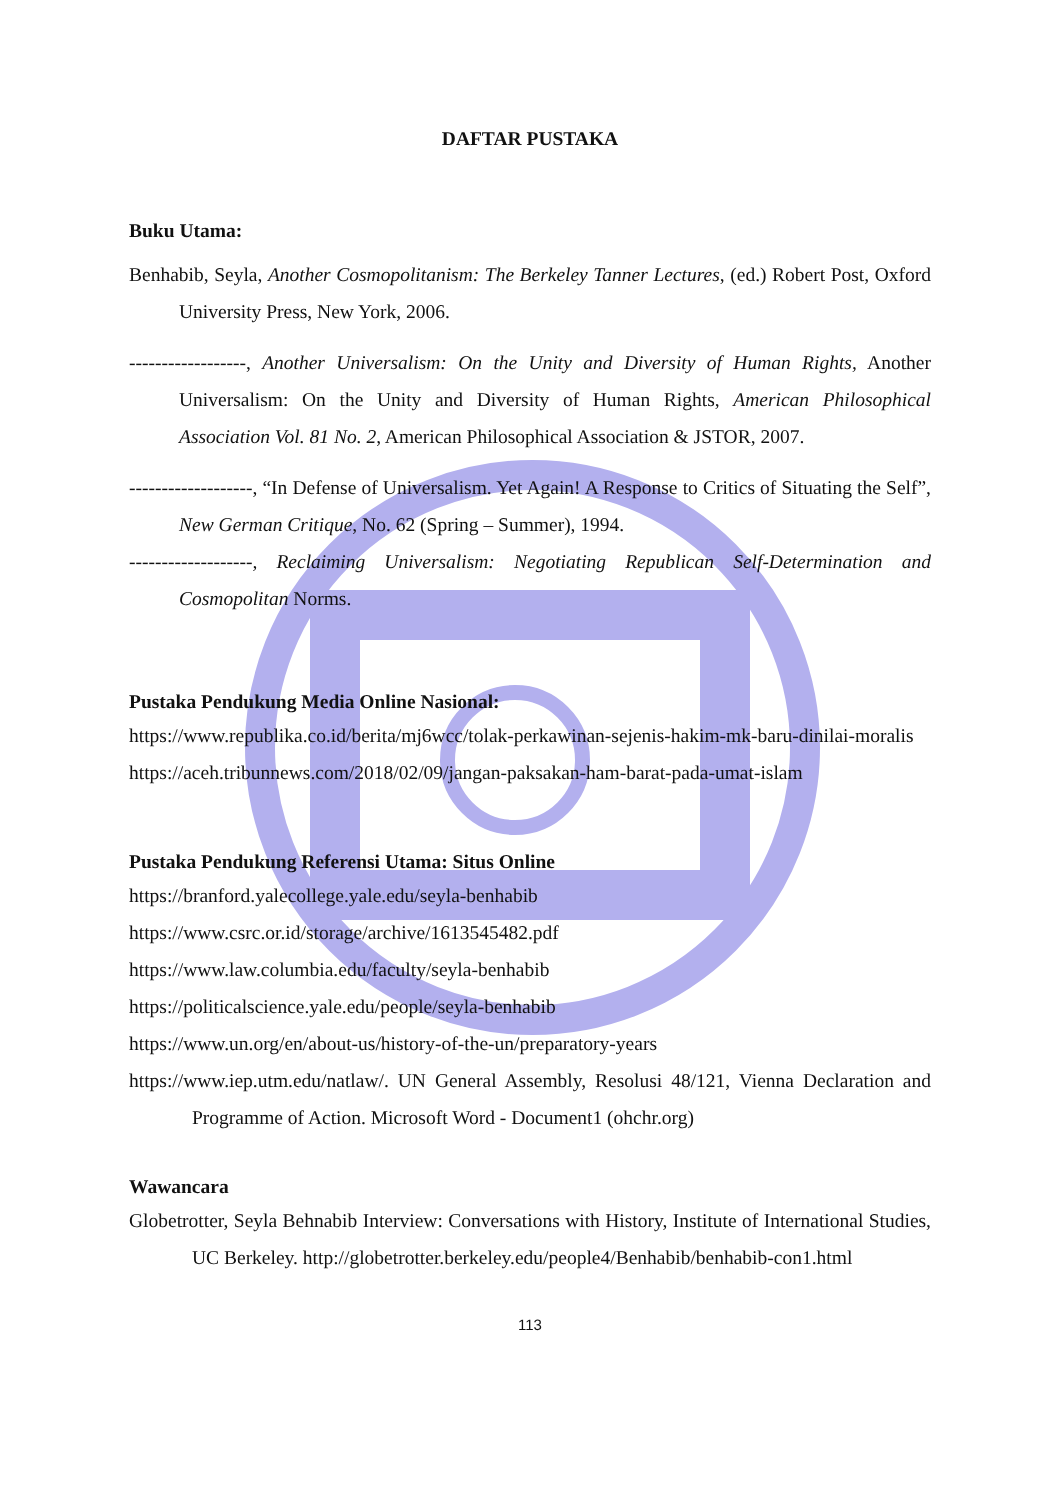DAFTAR PUSTAKA
Buku Utama:
Benhabib, Seyla, Another Cosmopolitanism: The Berkeley Tanner Lectures, (ed.) Robert Post, Oxford University Press, New York, 2006.
------------------, Another Universalism: On the Unity and Diversity of Human Rights, Another Universalism: On the Unity and Diversity of Human Rights, American Philosophical Association Vol. 81 No. 2, American Philosophical Association & JSTOR, 2007.
-------------------, “In Defense of Universalism. Yet Again! A Response to Critics of Situating the Self”, New German Critique, No. 62 (Spring – Summer), 1994.
-------------------, Reclaiming Universalism: Negotiating Republican Self-Determination and Cosmopolitan Norms.
Pustaka Pendukung Media Online Nasional:
https://www.republika.co.id/berita/mj6wcc/tolak-perkawinan-sejenis-hakim-mk-baru-dinilai-moralis
https://aceh.tribunnews.com/2018/02/09/jangan-paksakan-ham-barat-pada-umat-islam
Pustaka Pendukung Referensi Utama: Situs Online
https://branford.yalecollege.yale.edu/seyla-benhabib
https://www.csrc.or.id/storage/archive/1613545482.pdf
https://www.law.columbia.edu/faculty/seyla-benhabib
https://politicalscience.yale.edu/people/seyla-benhabib
https://www.un.org/en/about-us/history-of-the-un/preparatory-years
https://www.iep.utm.edu/natlaw/. UN General Assembly, Resolusi 48/121, Vienna Declaration and Programme of Action. Microsoft Word - Document1 (ohchr.org)
Wawancara
Globetrotter, Seyla Behnabib Interview: Conversations with History, Institute of International Studies, UC Berkeley. http://globetrotter.berkeley.edu/people4/Benhabib/benhabib-con1.html
113